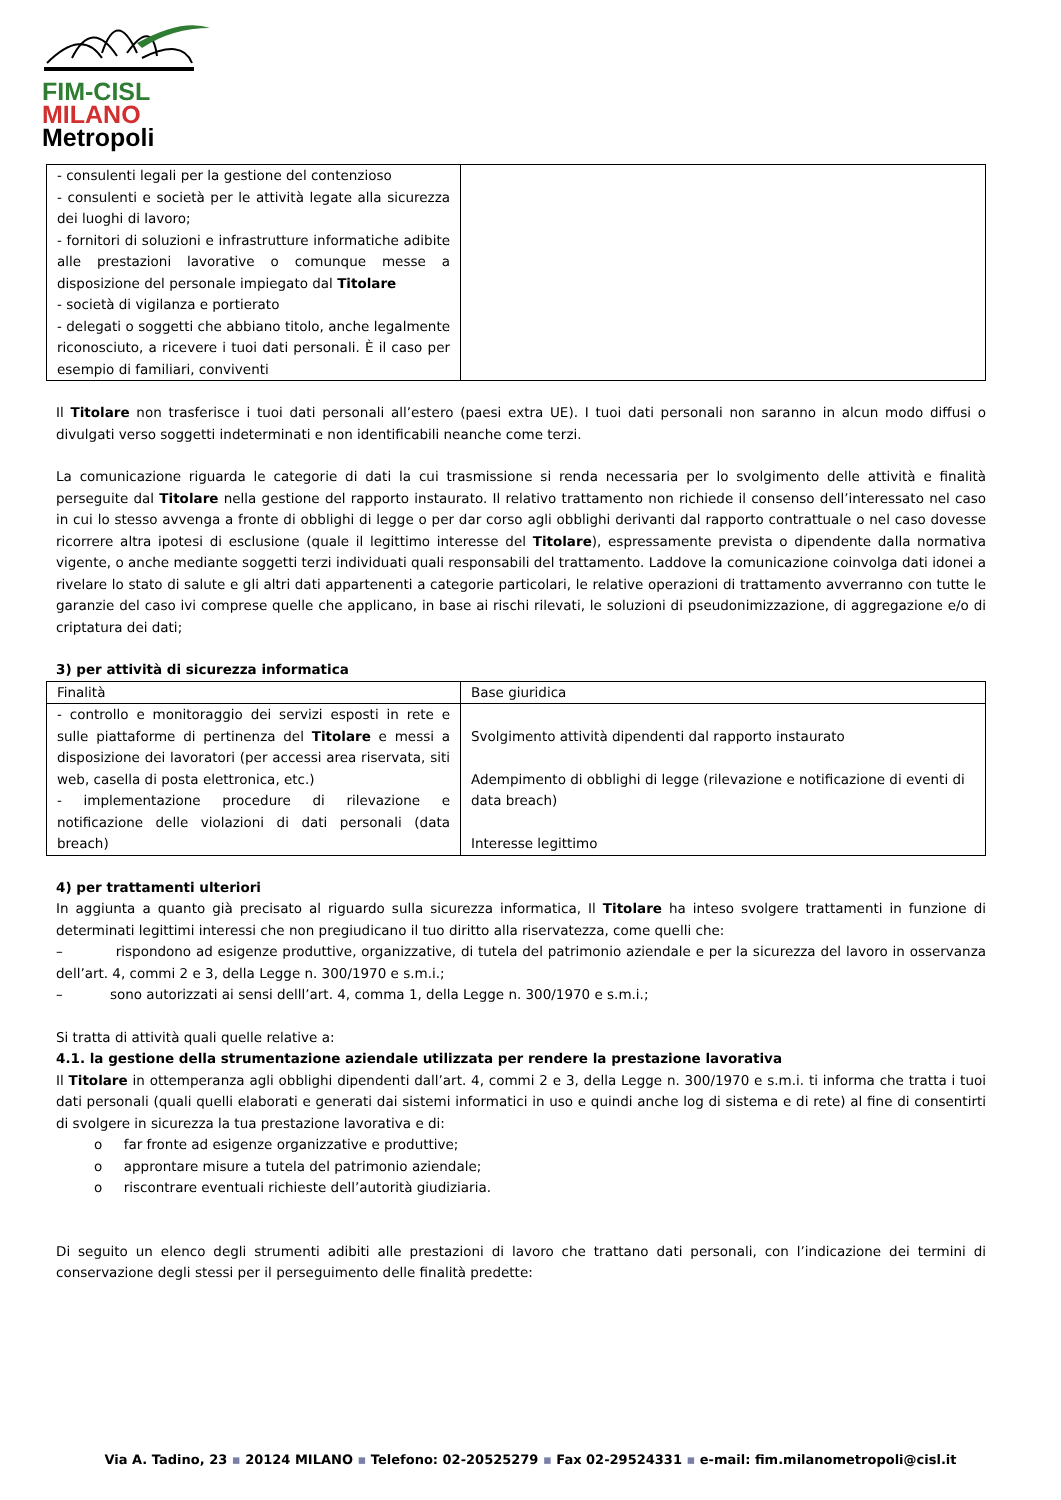FIM-CISL
MILANO
Metropoli
| - consulenti legali per la gestione del contenzioso - consulenti e società per le attività legate alla sicurezza dei luoghi di lavoro; - fornitori di soluzioni e infrastrutture informatiche adibite alle prestazioni lavorative o comunque messe a disposizione del personale impiegato dal Titolare - società di vigilanza e portierato - delegati o soggetti che abbiano titolo, anche legalmente riconosciuto, a ricevere i tuoi dati personali. È il caso per esempio di familiari, conviventi | |
Il Titolare non trasferisce i tuoi dati personali all’estero (paesi extra UE). I tuoi dati personali non saranno in alcun modo diffusi o divulgati verso soggetti indeterminati e non identificabili neanche come terzi.
La comunicazione riguarda le categorie di dati la cui trasmissione si renda necessaria per lo svolgimento delle attività e finalità perseguite dal Titolare nella gestione del rapporto instaurato. Il relativo trattamento non richiede il consenso dell’interessato nel caso in cui lo stesso avvenga a fronte di obblighi di legge o per dar corso agli obblighi derivanti dal rapporto contrattuale o nel caso dovesse ricorrere altra ipotesi di esclusione (quale il legittimo interesse del Titolare), espressamente prevista o dipendente dalla normativa vigente, o anche mediante soggetti terzi individuati quali responsabili del trattamento. Laddove la comunicazione coinvolga dati idonei a rivelare lo stato di salute e gli altri dati appartenenti a categorie particolari, le relative operazioni di trattamento avverranno con tutte le garanzie del caso ivi comprese quelle che applicano, in base ai rischi rilevati, le soluzioni di pseudonimizzazione, di aggregazione e/o di criptatura dei dati;
3) per attività di sicurezza informatica
| Finalità | Base giuridica |
| - controllo e monitoraggio dei servizi esposti in rete e sulle piattaforme di pertinenza del Titolare e messi a disposizione dei lavoratori (per accessi area riservata, siti web, casella di posta elettronica, etc.) - implementazione procedure di rilevazione e notificazione delle violazioni di dati personali (data breach) | Svolgimento attività dipendenti dal rapporto instaurato Adempimento di obblighi di legge (rilevazione e notificazione di eventi di data breach) Interesse legittimo |
4) per trattamenti ulteriori
In aggiunta a quanto già precisato al riguardo sulla sicurezza informatica, Il Titolare ha inteso svolgere trattamenti in funzione di determinati legittimi interessi che non pregiudicano il tuo diritto alla riservatezza, come quelli che:
– rispondono ad esigenze produttive, organizzative, di tutela del patrimonio aziendale e per la sicurezza del lavoro in osservanza dell’art. 4, commi 2 e 3, della Legge n. 300/1970 e s.m.i.;
– sono autorizzati ai sensi delll’art. 4, comma 1, della Legge n. 300/1970 e s.m.i.;
Si tratta di attività quali quelle relative a:
4.1. la gestione della strumentazione aziendale utilizzata per rendere la prestazione lavorativa
Il Titolare in ottemperanza agli obblighi dipendenti dall’art. 4, commi 2 e 3, della Legge n. 300/1970 e s.m.i. ti informa che tratta i tuoi dati personali (quali quelli elaborati e generati dai sistemi informatici in uso e quindi anche log di sistema e di rete) al fine di consentirti di svolgere in sicurezza la tua prestazione lavorativa e di:
o far fronte ad esigenze organizzative e produttive;
o approntare misure a tutela del patrimonio aziendale;
o riscontrare eventuali richieste dell’autorità giudiziaria.
Di seguito un elenco degli strumenti adibiti alle prestazioni di lavoro che trattano dati personali, con l’indicazione dei termini di conservazione degli stessi per il perseguimento delle finalità predette:
Via A. Tadino, 23 ▪ 20124 MILANO ▪ Telefono: 02-20525279 ▪ Fax 02-29524331 ▪ e-mail: fim.milanometropoli@cisl.it